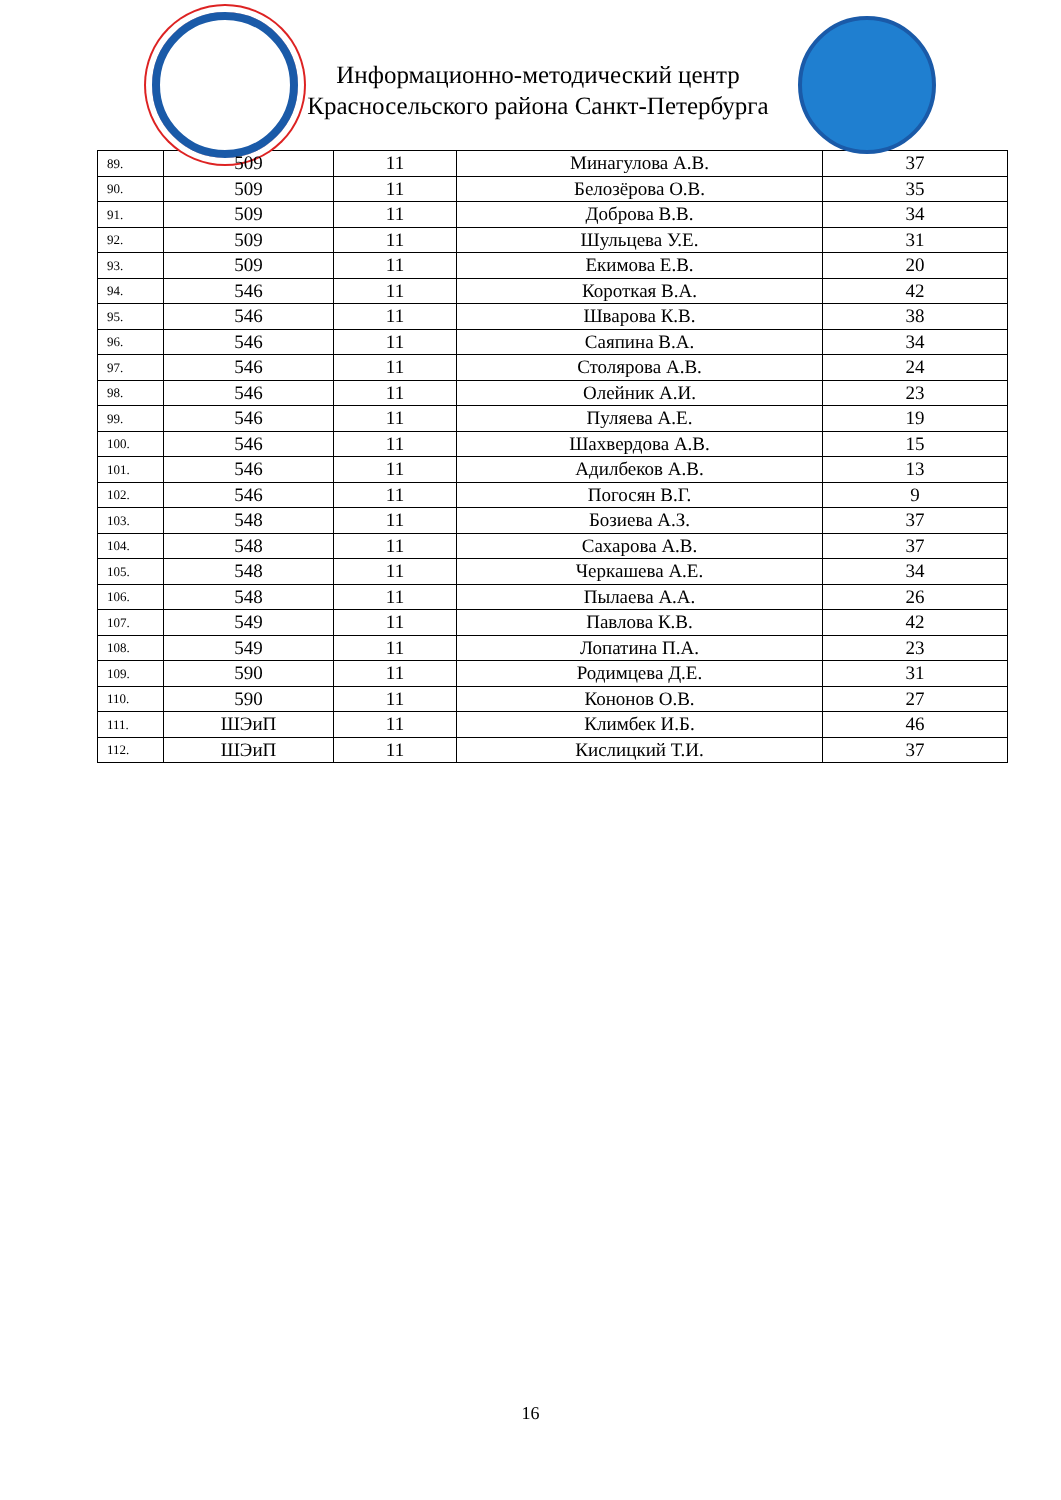Информационно-методический центр
Красносельского района Санкт-Петербурга
| 89. | 509 | 11 | Минагулова А.В. | 37 |
| 90. | 509 | 11 | Белозёрова О.В. | 35 |
| 91. | 509 | 11 | Доброва В.В. | 34 |
| 92. | 509 | 11 | Шульцева У.Е. | 31 |
| 93. | 509 | 11 | Екимова Е.В. | 20 |
| 94. | 546 | 11 | Короткая В.А. | 42 |
| 95. | 546 | 11 | Шварова К.В. | 38 |
| 96. | 546 | 11 | Саяпина В.А. | 34 |
| 97. | 546 | 11 | Столярова А.В. | 24 |
| 98. | 546 | 11 | Олейник А.И. | 23 |
| 99. | 546 | 11 | Пуляева А.Е. | 19 |
| 100. | 546 | 11 | Шахвердова А.В. | 15 |
| 101. | 546 | 11 | Адилбеков А.В. | 13 |
| 102. | 546 | 11 | Погосян В.Г. | 9 |
| 103. | 548 | 11 | Бозиева А.З. | 37 |
| 104. | 548 | 11 | Сахарова А.В. | 37 |
| 105. | 548 | 11 | Черкашева А.Е. | 34 |
| 106. | 548 | 11 | Пылаева А.А. | 26 |
| 107. | 549 | 11 | Павлова К.В. | 42 |
| 108. | 549 | 11 | Лопатина П.А. | 23 |
| 109. | 590 | 11 | Родимцева Д.Е. | 31 |
| 110. | 590 | 11 | Кононов О.В. | 27 |
| 111. | ШЭиП | 11 | Климбек И.Б. | 46 |
| 112. | ШЭиП | 11 | Кислицкий Т.И. | 37 |
16